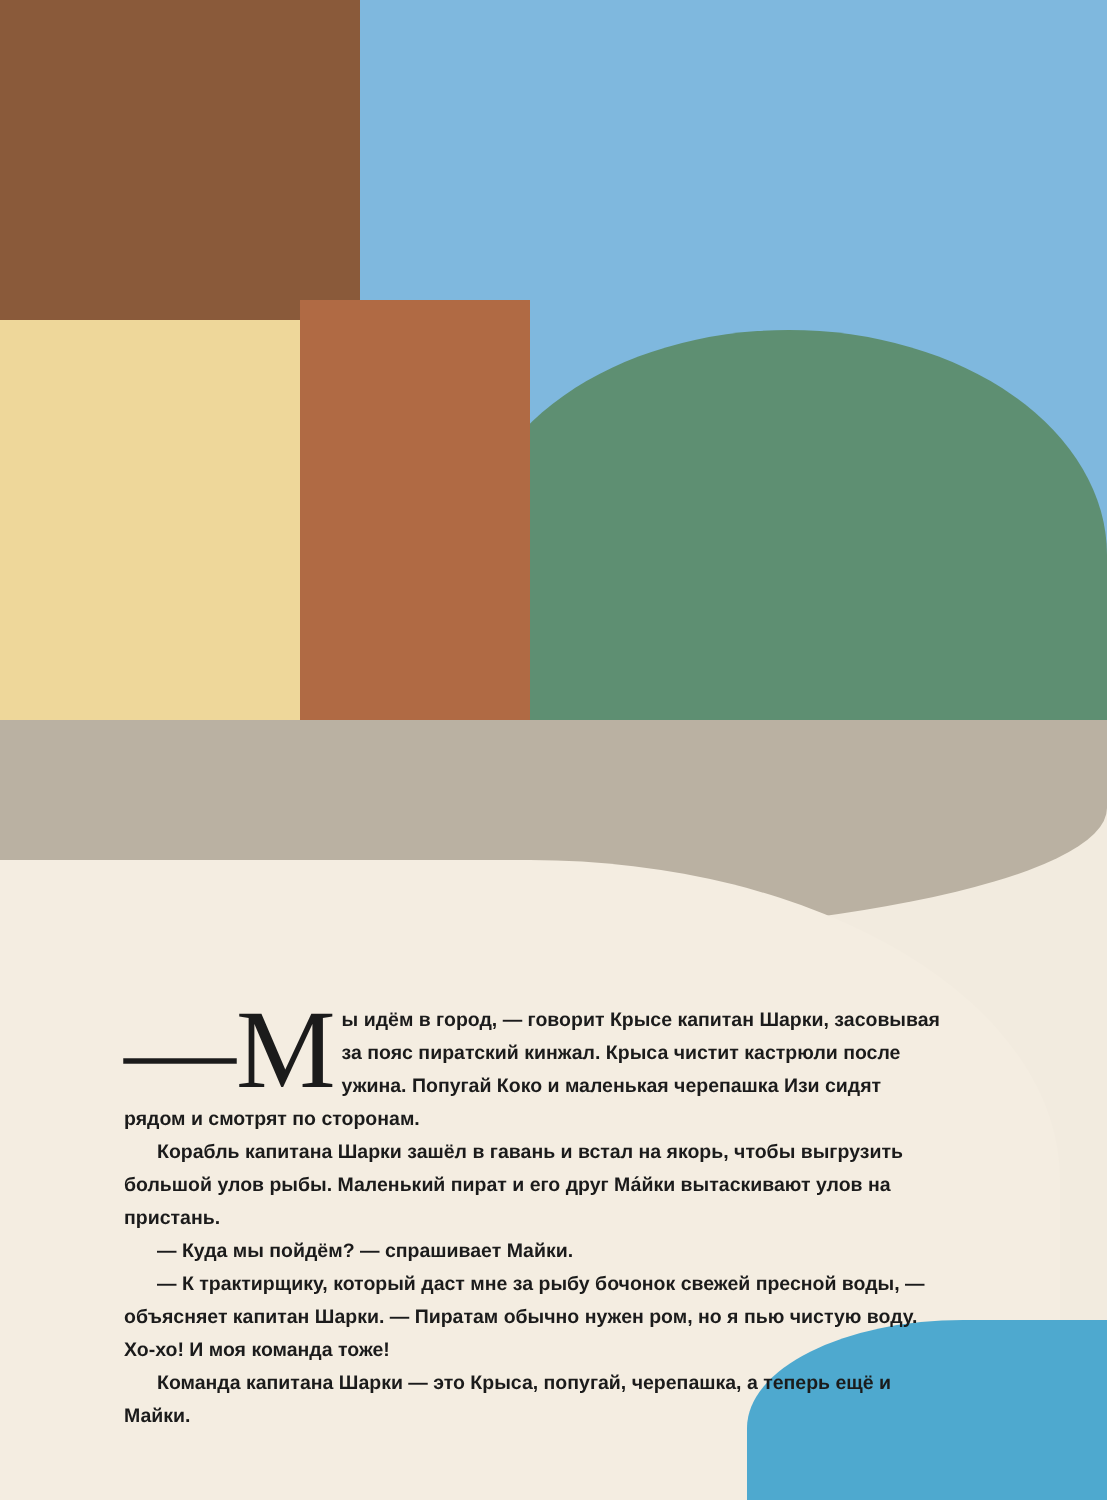—М ы идём в город, — говорит Крысе капитан Шарки, засовывая за пояс пиратский кинжал. Крыса чистит кастрюли после ужина. Попугай Коко и маленькая черепашка Изи сидят рядом и смотрят по сторонам.
Корабль капитана Шарки зашёл в гавань и встал на якорь, чтобы выгрузить большой улов рыбы. Маленький пират и его друг Ма́йки вытаскивают улов на пристань.
— Куда мы пойдём? — спрашивает Майки.
— К трактирщику, который даст мне за рыбу бочонок свежей пресной воды, — объясняет капитан Шарки. — Пиратам обычно нужен ром, но я пью чистую воду. Хо-хо! И моя команда тоже!
Команда капитана Шарки — это Крыса, попугай, черепашка, а теперь ещё и Майки.